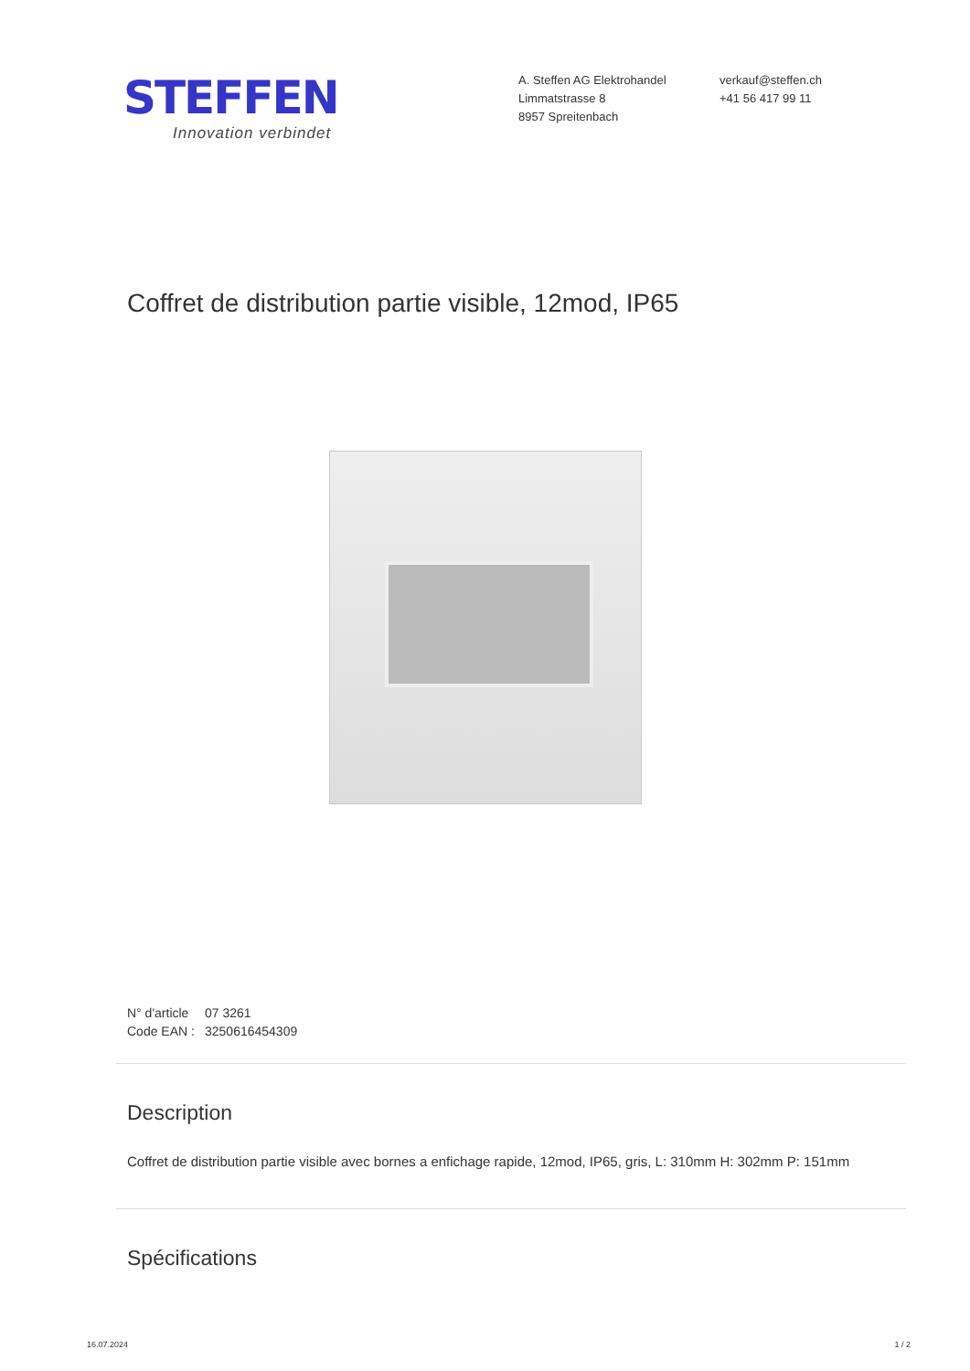STEFFEN
Innovation verbindet
A. Steffen AG Elektrohandel
Limmatstrasse 8
8957 Spreitenbach
verkauf@steffen.ch
+41 56 417 99 11
Coffret de distribution partie visible, 12mod, IP65
N° d'article 07 3261
Code EAN : 3250616454309
Description
Coffret de distribution partie visible avec bornes a enfichage rapide, 12mod, IP65, gris, L: 310mm H: 302mm P: 151mm
Spécifications
16.07.2024 1 / 2